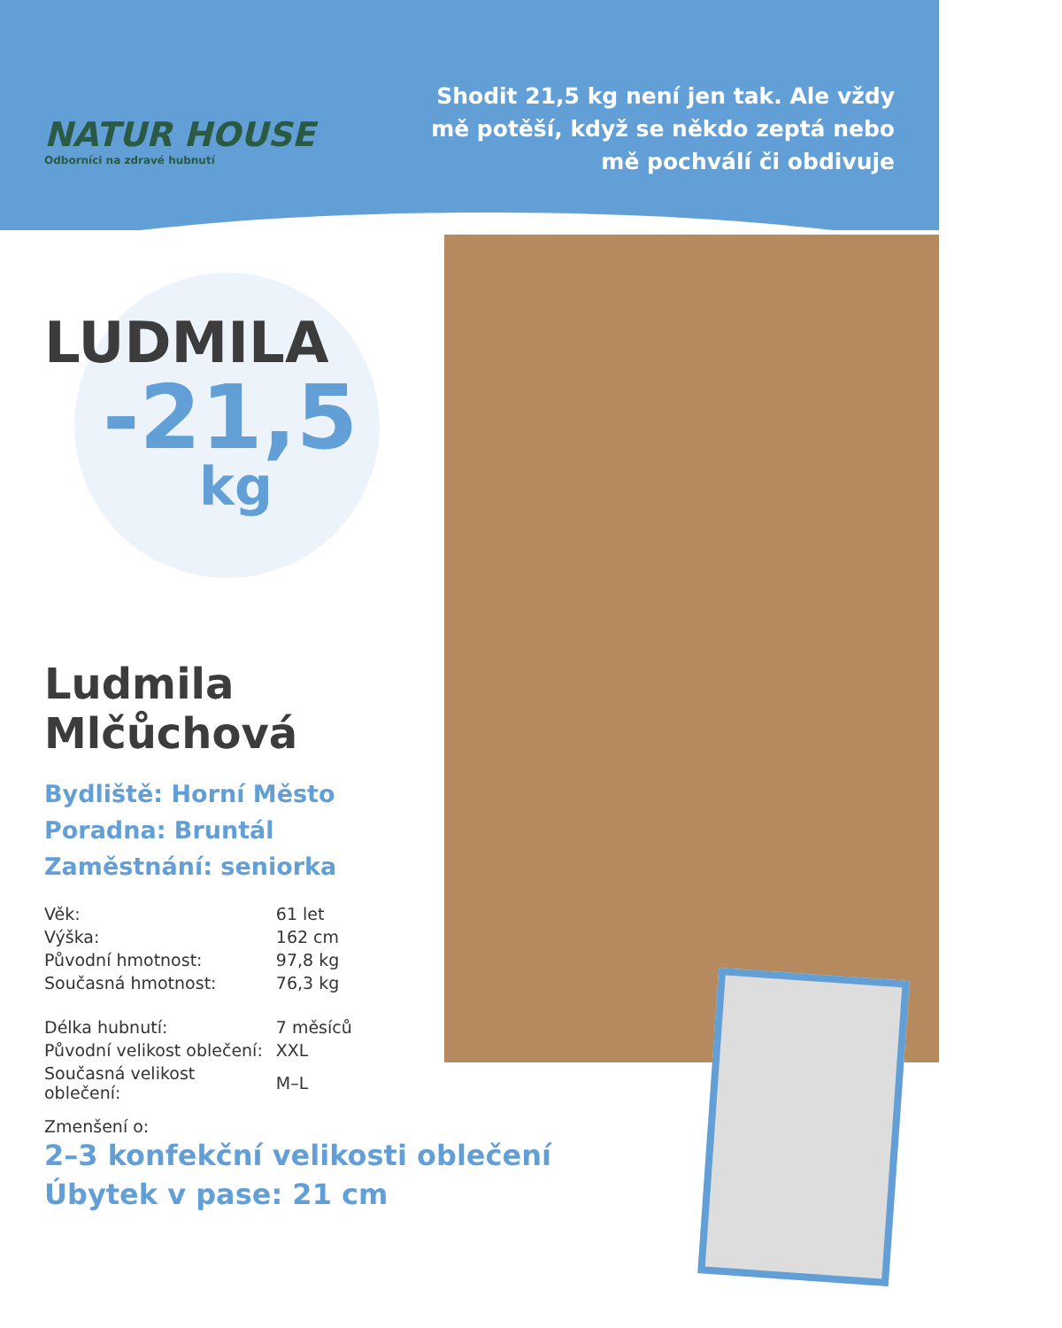NATUR HOUSE
Odborníci na zdravé hubnutí
Shodit 21,5 kg není jen tak. Ale vždy mě potěší, když se někdo zeptá nebo mě pochválí či obdivuje
LUDMILA
-21,5
kg
Ludmila
Mlčůchová
Bydliště: Horní Město
Poradna: Bruntál
Zaměstnání: seniorka
| Věk: | 61 let |
| Výška: | 162 cm |
| Původní hmotnost: | 97,8 kg |
| Současná hmotnost: | 76,3 kg |
| Délka hubnutí: | 7 měsíců |
| Původní velikost oblečení: | XXL |
| Současná velikost oblečení: | M–L |
Zmenšení o:
2–3 konfekční velikosti oblečení
Úbytek v pase: 21 cm